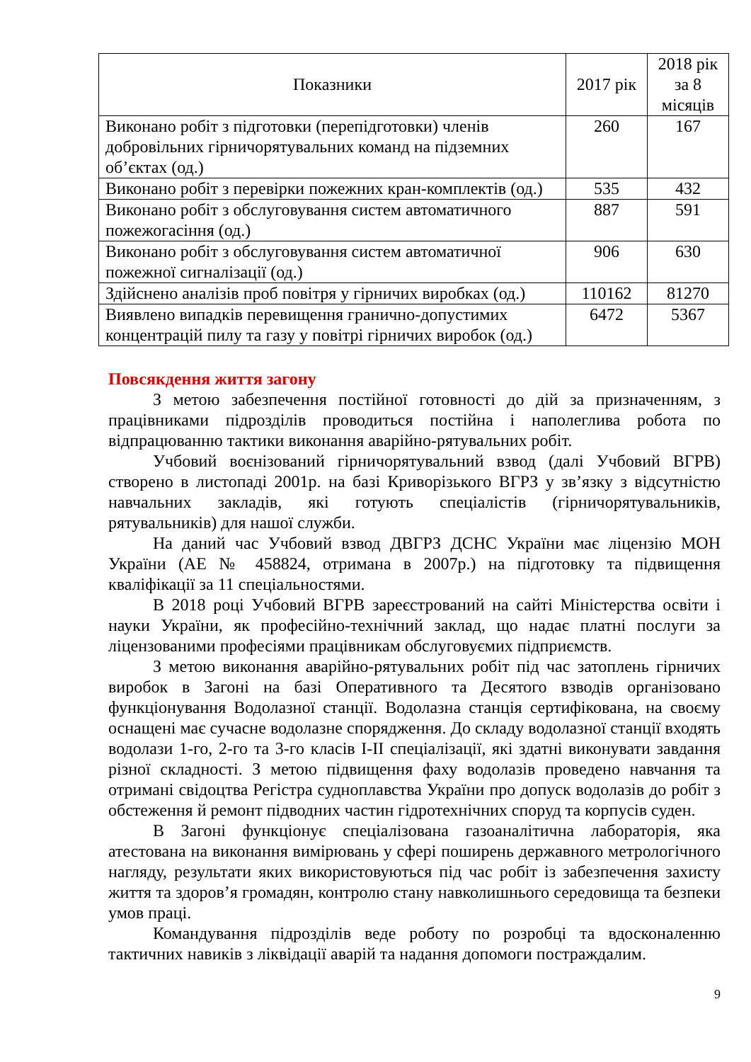| Показники | 2017 рік | 2018 рік за 8 місяців |
| --- | --- | --- |
| Виконано робіт з підготовки (перепідготовки) членів добровільних гірничорятувальних команд на підземних об’єктах (од.) | 260 | 167 |
| Виконано робіт з перевірки пожежних кран-комплектів (од.) | 535 | 432 |
| Виконано робіт з обслуговування систем автоматичного пожежогасіння (од.) | 887 | 591 |
| Виконано робіт з обслуговування систем автоматичної пожежної сигналізації (од.) | 906 | 630 |
| Здійснено аналізів проб повітря у гірничих виробках (од.) | 110162 | 81270 |
| Виявлено випадків перевищення гранично-допустимих концентрацій пилу та газу у повітрі гірничих виробок (од.) | 6472 | 5367 |
Повсякдення життя загону
З метою забезпечення постійної готовності до дій за призначенням, з працівниками підрозділів проводиться постійна і наполеглива робота по відпрацюванню тактики виконання аварійно-рятувальних робіт.
Учбовий воєнізований гірничорятувальний взвод (далі Учбовий ВГРВ) створено в листопаді 2001р. на базі Криворізького ВГРЗ у зв’язку з відсутністю навчальних закладів, які готують спеціалістів (гірничорятувальників, рятувальників) для нашої служби.
На даний час Учбовий взвод ДВГРЗ ДСНС України має ліцензію МОН України (АЕ № 458824, отримана в 2007р.) на підготовку та підвищення кваліфікації за 11 спеціальностями.
В 2018 році Учбовий ВГРВ зареєстрований на сайті Міністерства освіти і науки України, як професійно-технічний заклад, що надає платні послуги за ліцензованими професіями працівникам обслуговуємих підприємств.
З метою виконання аварійно-рятувальних робіт під час затоплень гірничих виробок в Загоні на базі Оперативного та Десятого взводів організовано функціонування Водолазної станції. Водолазна станція сертифікована, на своєму оснащені має сучасне водолазне спорядження. До складу водолазної станції входять водолази 1-го, 2-го та 3-го класів І-ІІ спеціалізації, які здатні виконувати завдання різної складності. З метою підвищення фаху водолазів проведено навчання та отримані свідоцтва Регістра судноплавства України про допуск водолазів до робіт з обстеження й ремонт підводних частин гідротехнічних споруд та корпусів суден.
В Загоні функціонує спеціалізована газоаналітична лабораторія, яка атестована на виконання вимірювань у сфері поширень державного метрологічного нагляду, результати яких використовуються під час робіт із забезпечення захисту життя та здоров’я громадян, контролю стану навколишнього середовища та безпеки умов праці.
Командування підрозділів веде роботу по розробці та вдосконаленню тактичних навиків з ліквідації аварій та надання допомоги постраждалим.
9